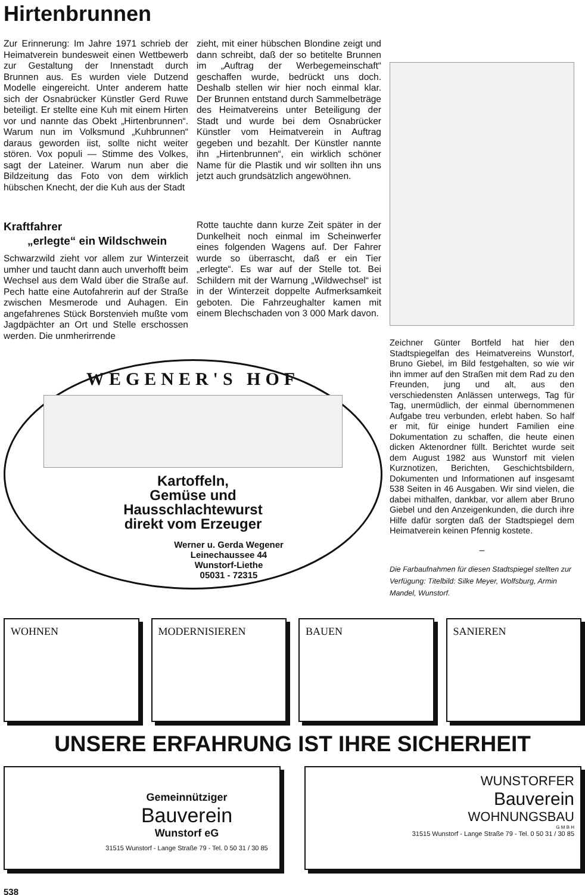Hirtenbrunnen
Zur Erinnerung: Im Jahre 1971 schrieb der Heimatverein bundesweit einen Wettbewerb zur Gestaltung der Innenstadt durch Brunnen aus. Es wurden viele Dutzend Modelle eingereicht. Unter anderem hatte sich der Osnabrücker Künstler Gerd Ruwe beteiligt. Er stellte eine Kuh mit einem Hirten vor und nannte das Obekt „Hirtenbrunnen“. Warum nun im Volksmund „Kuhbrunnen“ daraus geworden iist, sollte nicht weiter stören. Vox populi — Stimme des Volkes, sagt der Lateiner. Warum nun aber die Bildzeitung das Foto von dem wirklich hübschen Knecht, der die Kuh aus der Stadt
zieht, mit einer hübschen Blondine zeigt und dann schreibt, daß der so betitelte Brunnen im „Auftrag der Werbegemeinschaft“ geschaffen wurde, bedrückt uns doch. Deshalb stellen wir hier noch einmal klar. Der Brunnen entstand durch Sammelbeträge des Heimatvereins unter Beteiligung der Stadt und wurde bei dem Osnabrücker Künstler vom Heimatverein in Auftrag gegeben und bezahlt. Der Künstler nannte ihn „Hirtenbrunnen“, ein wirklich schöner Name für die Plastik und wir sollten ihn uns jetzt auch grundsätzlich angewöhnen.
Kraftfahrer
„erlegte“ ein Wildschwein
Schwarzwild zieht vor allem zur Winterzeit umher und taucht dann auch unverhofft beim Wechsel aus dem Wald über die Straße auf. Pech hatte eine Autofahrerin auf der Straße zwischen Mesmerode und Auhagen. Ein angefahrenes Stück Borstenvieh mußte vom Jagdpächter an Ort und Stelle erschossen werden. Die unmherirrende
Rotte tauchte dann kurze Zeit später in der Dunkelheit noch einmal im Scheinwerfer eines folgenden Wagens auf. Der Fahrer wurde so überrascht, daß er ein Tier „erlegte“. Es war auf der Stelle tot. Bei Schildern mit der Warnung „Wildwechsel“ ist in der Winterzeit doppelte Aufmerksamkeit geboten. Die Fahrzeughalter kamen mit einem Blechschaden von 3 000 Mark davon.
WEGENER'S HOF
Kartoffeln,
Gemüse und
Hausschlachtewurst
direkt vom Erzeuger
Werner u. Gerda Wegener
Leinechaussee 44
Wunstorf-Liethe
05031 - 72315
Zeichner Günter Bortfeld hat hier den Stadtspiegelfan des Heimatvereins Wunstorf, Bruno Giebel, im Bild festgehalten, so wie wir ihn immer auf den Straßen mit dem Rad zu den Freunden, jung und alt, aus den verschiedensten Anlässen unterwegs, Tag für Tag, unermüdlich, der einmal übernommenen Aufgabe treu verbunden, erlebt haben. So half er mit, für einige hundert Familien eine Dokumentation zu schaffen, die heute einen dicken Aktenordner füllt. Berichtet wurde seit dem August 1982 aus Wunstorf mit vielen Kurznotizen, Berichten, Geschichtsbildern, Dokumenten und Informationen auf insgesamt 538 Seiten in 46 Ausgaben. Wir sind vielen, die dabei mithalfen, dankbar, vor allem aber Bruno Giebel und den Anzeigenkunden, die durch ihre Hilfe dafür sorgten daß der Stadtspiegel dem Heimatverein keinen Pfennig kostete.
–
Die Farbaufnahmen für diesen Stadtspiegel stellten zur Verfügung: Titelbild: Silke Meyer, Wolfsburg, Armin Mandel, Wunstorf.
WOHNEN MODERNISIEREN BAUEN SANIEREN
UNSERE ERFAHRUNG IST IHRE SICHERHEIT
Gemeinnütziger
Bauverein
Wunstorf eG
31515 Wunstorf - Lange Straße 79 - Tel. 0 50 31 / 30 85
WUNSTORFER
Bauverein
WOHNUNGSBAU
G M B H
31515 Wunstorf - Lange Straße 79 - Tel. 0 50 31 / 30 85
538